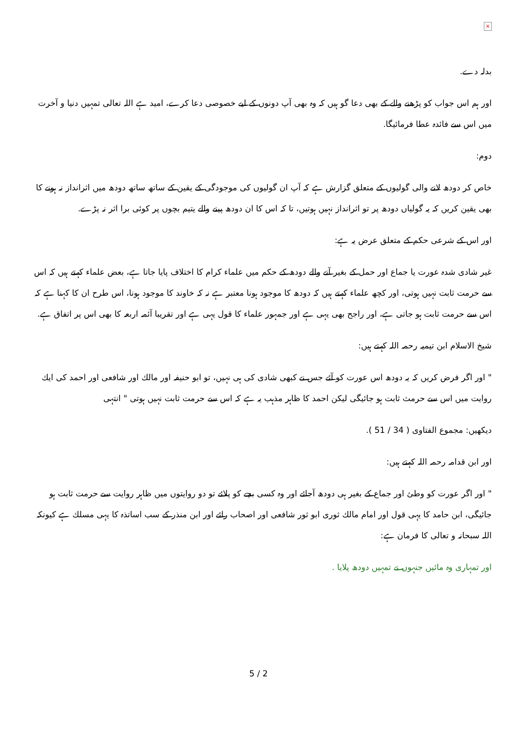×
بدلہ دے.
اور ہم اس جواب کو پڑھنے والے کے بھی دعا گو ہیں کہ وہ بھی آپ دونوں کے لیے خصوصی دعا کرے، امید ہے اللہ تعالی تمہیں دنیا و آخرت میں اس سے فائدہ عطا فرمائیگا.
دوم:
خاص کر دودھ لانے والی گولیوں کے متعلق گزارش ہے کہ آپ ان گولیوں کی موجودگی کے یقین کے ساتھ ساتھ دودھ میں اثرانداز نہ ہونے کا بھی یقین کریں کہ یہ گولیاں دودھ پر تو اثرانداز نہیں ہوتیں، تا کہ اس کا ان دودھ پینے والے یتیم بچوں پر کوئی برا اثر نہ پڑے.
اور اس کے شرعی حکم کے متعلق عرض یہ ہے:
غیر شادی شدہ عورت یا جماع اور حمل کے بغیر آنے والے دودھ کے حکم میں علماء کرام کا اختلاف پایا جاتا ہے، بعض علماء کہتے ہیں کہ اس سے حرمت ثابت نہیں ہوتی، اور کچھ علماء کہتے ہیں کہ دودھ کا موجود ہونا معتبر ہے نہ کہ خاوند کا موجود ہونا، اس طرح ان کا کہنا ہے کہ اس سے حرمت ثابت ہو جاتی ہے، اور راجح بھی یہی ہے اور جمہور علماء کا قول یہی ہے اور تقریبا آئمہ اربعہ کا بھی اس پر اتفاق ہے.
شیخ الاسلام ابن تیمیہ رحمہ اللہ کہتے ہیں:
" اور اگر فرض کریں کہ یہ دودھ اس عورت کو آئے جس نے کبھی شادی کی ہی نہیں، تو ابو حنیفہ اور مالك اور شافعی اور احمد کی ایك روایت میں اس سے حرمث ثابت ہو جائیگی لیکن احمد کا ظاہر مذہب یہ ہے کہ اس سے حرمت ثابت نہیں ہوتی " انتہی
دیکھیں: مجموع الفتاوی ( 34 / 51 ).
اور ابن قدامہ رحمہ اللہ کہتے ہیں:
" اور اگر عورت کو وطئ اور جماع کے بغیر ہی دودھ آجائے اور وہ کسی بچے کو پلائے تو دو روایتوں میں ظاہر روایت سے حرمت ثابت ہو جائیگی، ابن حامد کا یہی قول اور امام مالك ثوری ابو ثور شافعی اور اصحاب رائے اور ابن منذر کے سب اساتذہ کا یہی مسلك ہے کیونکہ اللہ سبحانہ و تعالی کا فرمان ہے:
اور تمہاری وہ مائیں جنہوں نے تمہیں دودھ پلایا .
5 / 2